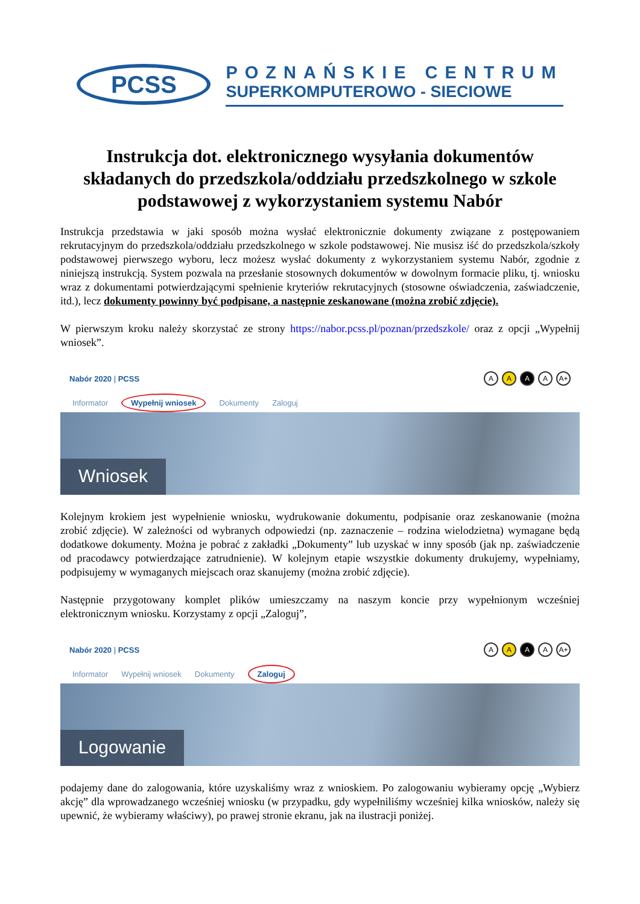PCSS
POZNAŃSKIE CENTRUM
SUPERKOMPUTEROWO - SIECIOWE
Instrukcja dot. elektronicznego wysyłania dokumentów składanych do przedszkola/oddziału przedszkolnego w szkole podstawowej z wykorzystaniem systemu Nabór
Instrukcja przedstawia w jaki sposób można wysłać elektronicznie dokumenty związane z postępowaniem rekrutacyjnym do przedszkola/oddziału przedszkolnego w szkole podstawowej. Nie musisz iść do przedszkola/szkoły podstawowej pierwszego wyboru, lecz możesz wysłać dokumenty z wykorzystaniem systemu Nabór, zgodnie z niniejszą instrukcją. System pozwala na przesłanie stosownych dokumentów w dowolnym formacie pliku, tj. wniosku wraz z dokumentami potwierdzającymi spełnienie kryteriów rekrutacyjnych (stosowne oświadczenia, zaświadczenie, itd.), lecz dokumenty powinny być podpisane, a następnie zeskanowane (można zrobić zdjęcie).
W pierwszym kroku należy skorzystać ze strony https://nabor.pcss.pl/poznan/przedszkole/ oraz z opcji „Wypełnij wniosek”.
Nabór 2020 | PCSS
AAAA A+
Informator Wypełnij wniosek Dokumenty Zaloguj
Wniosek
Kolejnym krokiem jest wypełnienie wniosku, wydrukowanie dokumentu, podpisanie oraz zeskanowanie (można zrobić zdjęcie). W zależności od wybranych odpowiedzi (np. zaznaczenie – rodzina wielodzietna) wymagane będą dodatkowe dokumenty. Można je pobrać z zakładki „Dokumenty” lub uzyskać w inny sposób (jak np. zaświadczenie od pracodawcy potwierdzające zatrudnienie). W kolejnym etapie wszystkie dokumenty drukujemy, wypełniamy, podpisujemy w wymaganych miejscach oraz skanujemy (można zrobić zdjęcie).
Następnie przygotowany komplet plików umieszczamy na naszym koncie przy wypełnionym wcześniej elektronicznym wniosku. Korzystamy z opcji „Zaloguj”,
Nabór 2020 | PCSS
AAAA A+
Informator Wypełnij wniosek Dokumenty Zaloguj
Logowanie
podajemy dane do zalogowania, które uzyskaliśmy wraz z wnioskiem. Po zalogowaniu wybieramy opcję „Wybierz akcję” dla wprowadzanego wcześniej wniosku (w przypadku, gdy wypełniliśmy wcześniej kilka wniosków, należy się upewnić, że wybieramy właściwy), po prawej stronie ekranu, jak na ilustracji poniżej.